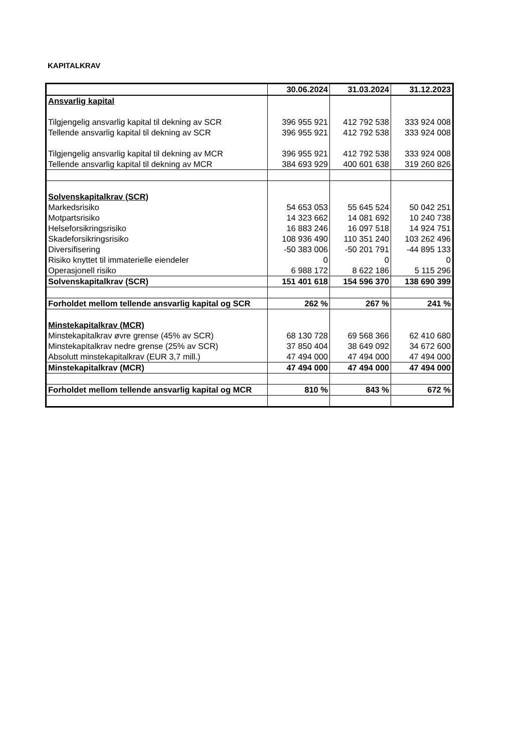KAPITALKRAV
| | 30.06.2024 | 31.03.2024 | 31.12.2023 |
| Ansvarlig kapital | | | |
| Tilgjengelig ansvarlig kapital til dekning av SCR | 396 955 921 | 412 792 538 | 333 924 008 |
| Tellende ansvarlig kapital til dekning av SCR | 396 955 921 | 412 792 538 | 333 924 008 |
| Tilgjengelig ansvarlig kapital til dekning av MCR | 396 955 921 | 412 792 538 | 333 924 008 |
| Tellende ansvarlig kapital til dekning av MCR | 384 693 929 | 400 601 638 | 319 260 826 |
| Solvenskapitalkrav (SCR) | | | |
| Markedsrisiko | 54 653 053 | 55 645 524 | 50 042 251 |
| Motpartsrisiko | 14 323 662 | 14 081 692 | 10 240 738 |
| Helseforsikringsrisiko | 16 883 246 | 16 097 518 | 14 924 751 |
| Skadeforsikringsrisiko | 108 936 490 | 110 351 240 | 103 262 496 |
| Diversifisering | -50 383 006 | -50 201 791 | -44 895 133 |
| Risiko knyttet til immaterielle eiendeler | 0 | 0 | 0 |
| Operasjonell risiko | 6 988 172 | 8 622 186 | 5 115 296 |
| Solvenskapitalkrav (SCR) | 151 401 618 | 154 596 370 | 138 690 399 |
| Forholdet mellom tellende ansvarlig kapital og SCR | 262 % | 267 % | 241 % |
| Minstekapitalkrav (MCR) | | | |
| Minstekapitalkrav øvre grense (45% av SCR) | 68 130 728 | 69 568 366 | 62 410 680 |
| Minstekapitalkrav nedre grense (25% av SCR) | 37 850 404 | 38 649 092 | 34 672 600 |
| Absolutt minstekapitalkrav (EUR 3,7 mill.) | 47 494 000 | 47 494 000 | 47 494 000 |
| Minstekapitalkrav (MCR) | 47 494 000 | 47 494 000 | 47 494 000 |
| Forholdet mellom tellende ansvarlig kapital og MCR | 810 % | 843 % | 672 % |